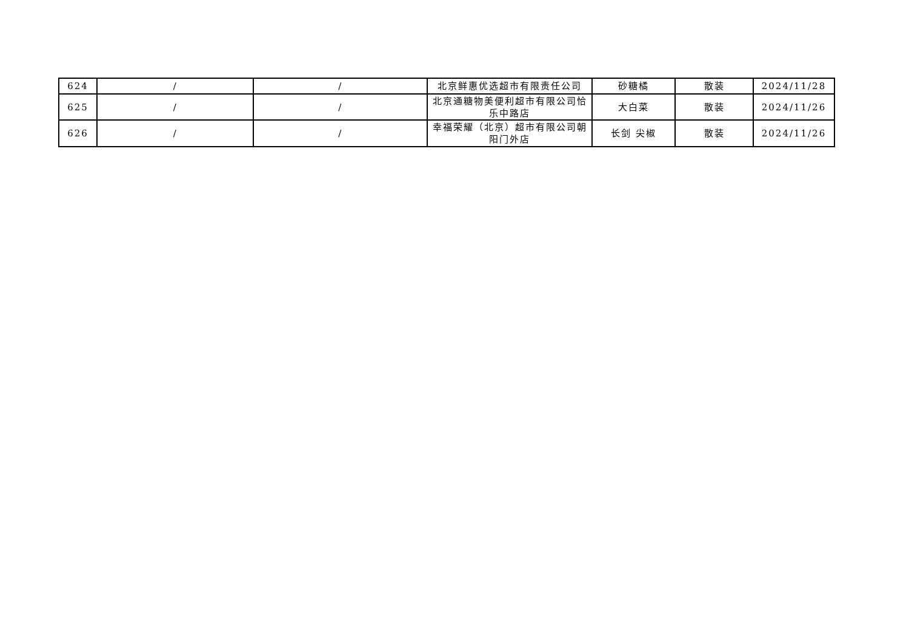| 624 | / | / | 北京鲜惠优选超市有限责任公司 | 砂糖橘 | 散装 | 2024/11/28 |
| 625 | / | / | 北京通糖物美便利超市有限公司恰乐中路店 | 大白菜 | 散装 | 2024/11/26 |
| 626 | / | / | 幸福荣耀（北京）超市有限公司朝阳门外店 | 长剑 尖椒 | 散装 | 2024/11/26 |